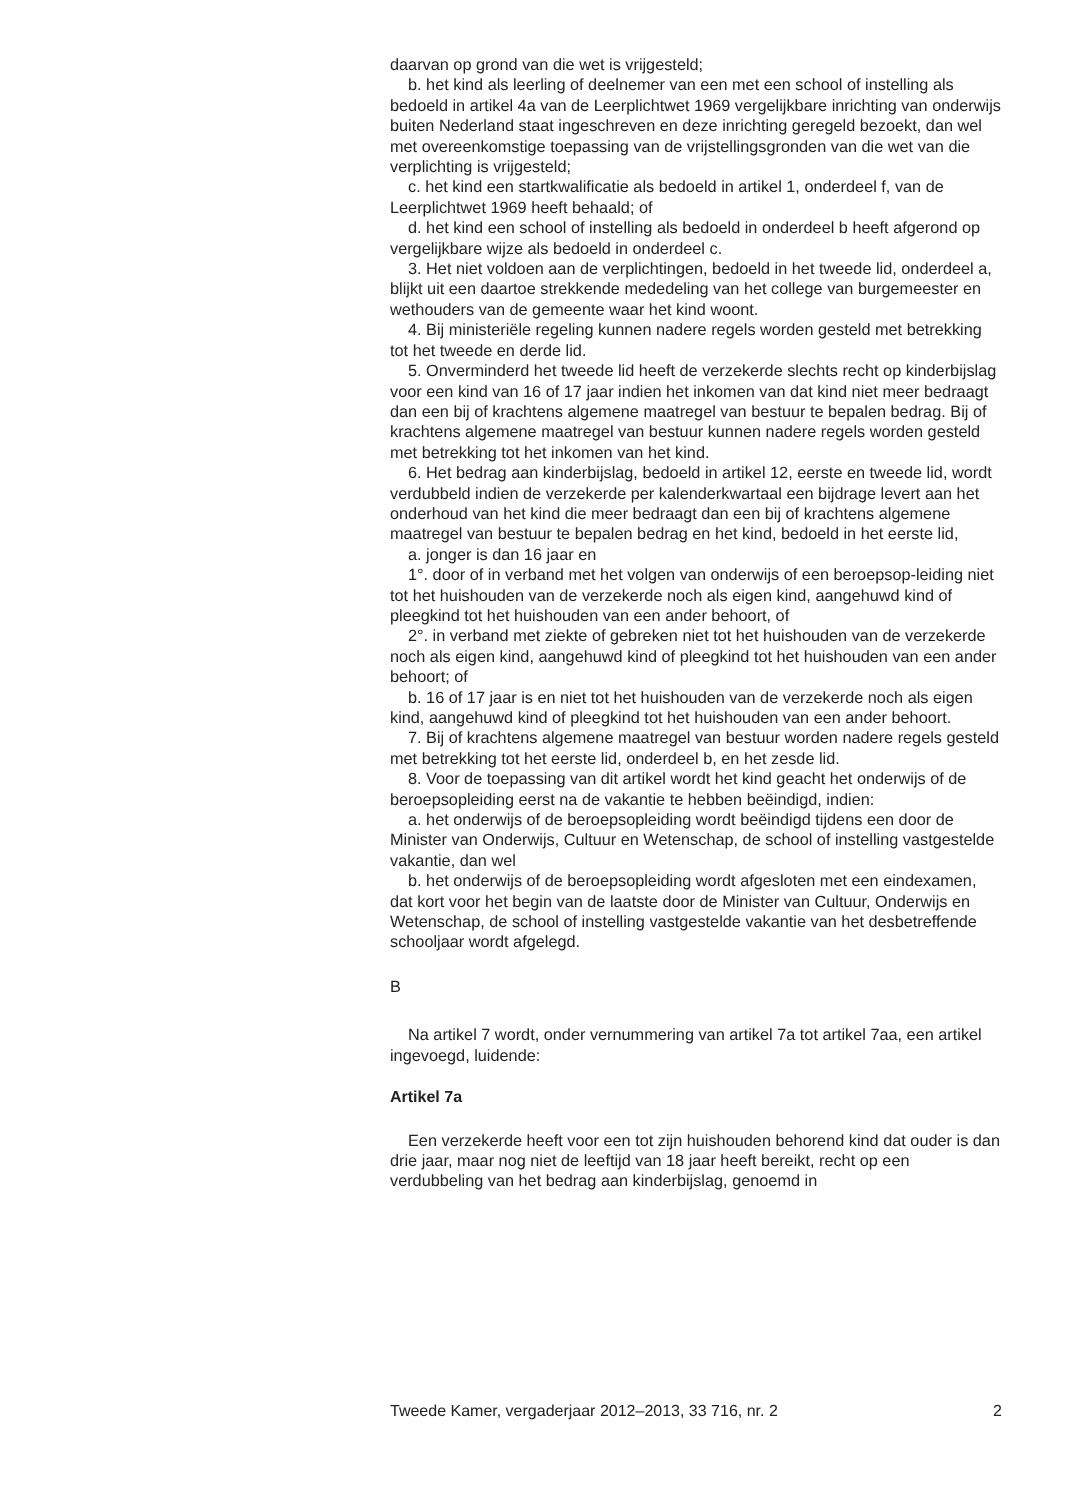daarvan op grond van die wet is vrijgesteld;
b. het kind als leerling of deelnemer van een met een school of instelling als bedoeld in artikel 4a van de Leerplichtwet 1969 vergelijkbare inrichting van onderwijs buiten Nederland staat ingeschreven en deze inrichting geregeld bezoekt, dan wel met overeenkomstige toepassing van de vrijstellingsgronden van die wet van die verplichting is vrijgesteld;
c. het kind een startkwalificatie als bedoeld in artikel 1, onderdeel f, van de Leerplichtwet 1969 heeft behaald; of
d. het kind een school of instelling als bedoeld in onderdeel b heeft afgerond op vergelijkbare wijze als bedoeld in onderdeel c.
3. Het niet voldoen aan de verplichtingen, bedoeld in het tweede lid, onderdeel a, blijkt uit een daartoe strekkende mededeling van het college van burgemeester en wethouders van de gemeente waar het kind woont.
4. Bij ministeriële regeling kunnen nadere regels worden gesteld met betrekking tot het tweede en derde lid.
5. Onverminderd het tweede lid heeft de verzekerde slechts recht op kinderbijslag voor een kind van 16 of 17 jaar indien het inkomen van dat kind niet meer bedraagt dan een bij of krachtens algemene maatregel van bestuur te bepalen bedrag. Bij of krachtens algemene maatregel van bestuur kunnen nadere regels worden gesteld met betrekking tot het inkomen van het kind.
6. Het bedrag aan kinderbijslag, bedoeld in artikel 12, eerste en tweede lid, wordt verdubbeld indien de verzekerde per kalenderkwartaal een bijdrage levert aan het onderhoud van het kind die meer bedraagt dan een bij of krachtens algemene maatregel van bestuur te bepalen bedrag en het kind, bedoeld in het eerste lid,
a. jonger is dan 16 jaar en
1°. door of in verband met het volgen van onderwijs of een beroepsop-leiding niet tot het huishouden van de verzekerde noch als eigen kind, aangehuwd kind of pleegkind tot het huishouden van een ander behoort, of
2°. in verband met ziekte of gebreken niet tot het huishouden van de verzekerde noch als eigen kind, aangehuwd kind of pleegkind tot het huishouden van een ander behoort; of
b. 16 of 17 jaar is en niet tot het huishouden van de verzekerde noch als eigen kind, aangehuwd kind of pleegkind tot het huishouden van een ander behoort.
7. Bij of krachtens algemene maatregel van bestuur worden nadere regels gesteld met betrekking tot het eerste lid, onderdeel b, en het zesde lid.
8. Voor de toepassing van dit artikel wordt het kind geacht het onderwijs of de beroepsopleiding eerst na de vakantie te hebben beëindigd, indien:
a. het onderwijs of de beroepsopleiding wordt beëindigd tijdens een door de Minister van Onderwijs, Cultuur en Wetenschap, de school of instelling vastgestelde vakantie, dan wel
b. het onderwijs of de beroepsopleiding wordt afgesloten met een eindexamen, dat kort voor het begin van de laatste door de Minister van Cultuur, Onderwijs en Wetenschap, de school of instelling vastgestelde vakantie van het desbetreffende schooljaar wordt afgelegd.
B
Na artikel 7 wordt, onder vernummering van artikel 7a tot artikel 7aa, een artikel ingevoegd, luidende:
Artikel 7a
Een verzekerde heeft voor een tot zijn huishouden behorend kind dat ouder is dan drie jaar, maar nog niet de leeftijd van 18 jaar heeft bereikt, recht op een verdubbeling van het bedrag aan kinderbijslag, genoemd in
Tweede Kamer, vergaderjaar 2012–2013, 33 716, nr. 2 2